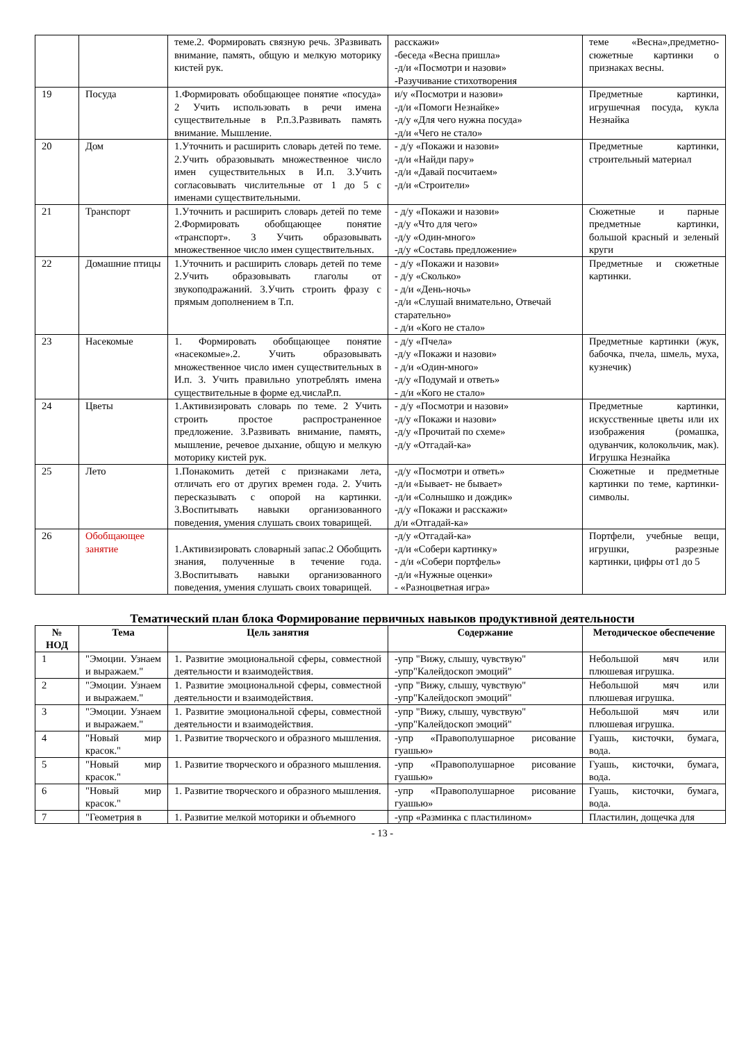| | | теме.2. Формировать связную речь. 3Развивать внимание, память, общую и мелкую моторику кистей рук. | расскажи» -беседа «Весна пришла» -д/и «Посмотри и назови» -Разучивание стихотворения | теме «Весна»,предметно-сюжетные картинки о признаках весны. |
| 19 | Посуда | 1.Формировать обобщающее понятие «посуда» 2 Учить использовать в речи имена существительные в Р.п.3.Развивать память внимание. Мышление. | и/у «Посмотри и назови» -д/и «Помоги Незнайке» -д/у «Для чего нужна посуда» -д/и «Чего не стало» | Предметные картинки, игрушечная посуда, кукла Незнайка |
| 20 | Дом | 1.Уточнить и расширить словарь детей по теме. 2.Учить образовывать множественное число имен существительных в И.п. 3.Учить согласовывать числительные от 1 до 5 с именами существительными. | - д/у «Покажи и назови» -д/и «Найди пару» -д/и «Давай посчитаем» -д/и «Строители» | Предметные картинки, строительный материал |
| 21 | Транспорт | 1.Уточнить и расширить словарь детей по теме 2.Формировать обобщающее понятие «транспорт». 3 Учить образовывать множественное число имен существительных. | - д/у «Покажи и назови» -д/у «Что для чего» -д/у «Один-много» -д/у «Составь предложение» | Сюжетные и парные предметные картинки, большой красный и зеленый круги |
| 22 | Домашние птицы | 1.Уточнить и расширить словарь детей по теме 2.Учить образовывать глаголы от звукоподражаний. 3.Учить строить фразу с прямым дополнением в Т.п. | - д/у «Покажи и назови» - д/у «Сколько» - д/и «День-ночь» -д/и «Слушай внимательно, Отвечай старательно» - д/и «Кого не стало» | Предметные и сюжетные картинки. |
| 23 | Насекомые | 1. Формировать обобщающее понятие «насекомые».2. Учить образовывать множественное число имен существительных в И.п. 3. Учить правильно употреблять имена существительные в форме ед.числаР.п. | - д/у «Пчела» -д/у «Покажи и назови» - д/и «Один-много» -д/у «Подумай и ответь» - д/и «Кого не стало» | Предметные картинки (жук, бабочка, пчела, шмель, муха, кузнечик) |
| 24 | Цветы | 1.Активизировать словарь по теме. 2 Учить строить простое распространенное предложение. 3.Развивать внимание, память, мышление, речевое дыхание, общую и мелкую моторику кистей рук. | - д/у «Посмотри и назови» -д/у «Покажи и назови» -д/у «Прочитай по схеме» -д/у «Отгадай-ка» | Предметные картинки, искусственные цветы или их изображения (ромашка, одуванчик, колокольчик, мак). Игрушка Незнайка |
| 25 | Лето | 1.Понакомить детей с признаками лета, отличать его от других времен года. 2. Учить пересказывать с опорой на картинки. 3.Воспитывать навыки организованного поведения, умения слушать своих товарищей. | -д/у «Посмотри и ответь» -д/и «Бывает- не бывает» -д/и «Солнышко и дождик» -д/у «Покажи и расскажи» д/и «Отгадай-ка» | Сюжетные и предметные картинки по теме, картинки- символы. |
| 26 | Обобщающее занятие | 1.Активизировать словарный запас.2 Обобщить знания, полученные в течение года. 3.Воспитывать навыки организованного поведения, умения слушать своих товарищей. | -д/у «Отгадай-ка» -д/и «Собери картинку» - д/и «Собери портфель» -д/и «Нужные оценки» - «Разноцветная игра» | Портфели, учебные вещи, игрушки, разрезные картинки, цифры от1 до 5 |
Тематический план блока Формирование первичных навыков продуктивной деятельности
| № НОД | Тема | Цель занятия | Содержание | Методическое обеспечение |
| --- | --- | --- | --- | --- |
| 1 | "Эмоции. Узнаем и выражаем." | 1. Развитие эмоциональной сферы, совместной деятельности и взаимодействия. | -упр "Вижу, слышу, чувствую" -упр"Калейдоскоп эмоций" | Небольшой мяч или плюшевая игрушка. |
| 2 | "Эмоции. Узнаем и выражаем." | 1. Развитие эмоциональной сферы, совместной деятельности и взаимодействия. | -упр "Вижу, слышу, чувствую" -упр"Калейдоскоп эмоций" | Небольшой мяч или плюшевая игрушка. |
| 3 | "Эмоции. Узнаем и выражаем." | 1. Развитие эмоциональной сферы, совместной деятельности и взаимодействия. | -упр "Вижу, слышу, чувствую" -упр"Калейдоскоп эмоций" | Небольшой мяч или плюшевая игрушка. |
| 4 | "Новый мир красок." | 1. Развитие творческого и образного мышления. | -упр «Правополушарное рисование гуашью» | Гуашь, кисточки, бумага, вода. |
| 5 | "Новый мир красок." | 1. Развитие творческого и образного мышления. | -упр «Правополушарное рисование гуашью» | Гуашь, кисточки, бумага, вода. |
| 6 | "Новый мир красок." | 1. Развитие творческого и образного мышления. | -упр «Правополушарное рисование гуашью» | Гуашь, кисточки, бумага, вода. |
| 7 | "Геометрия в | 1. Развитие мелкой моторики и объемного | -упр «Разминка с пластилином» | Пластилин, дощечка для |
- 13 -